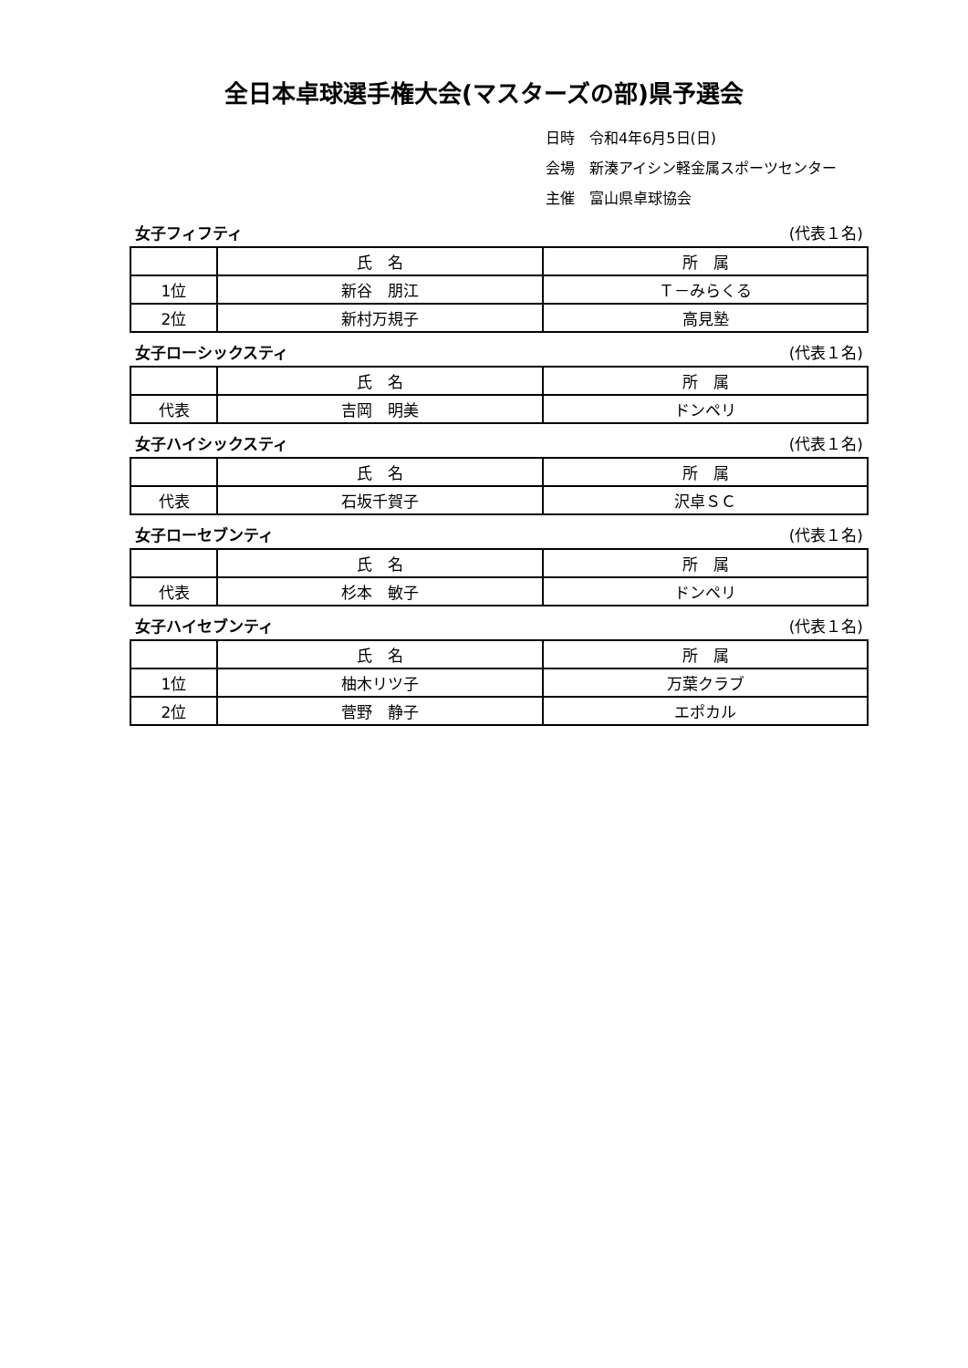全日本卓球選手権大会(マスターズの部)県予選会
日時　令和4年6月5日(日)
会場　新湊アイシン軽金属スポーツセンター
主催　富山県卓球協会
女子フィフティ (代表１名)
| | 氏 名 | 所 属 |
| 1位 | 新谷 朋江 | Ｔ－みらくる |
| 2位 | 新村万規子 | 高見塾 |
女子ローシックスティ (代表１名)
| | 氏 名 | 所 属 |
| 代表 | 吉岡 明美 | ドンペリ |
女子ハイシックスティ (代表１名)
| | 氏 名 | 所 属 |
| 代表 | 石坂千賀子 | 沢卓ＳＣ |
女子ローセブンティ (代表１名)
| | 氏 名 | 所 属 |
| 代表 | 杉本 敏子 | ドンペリ |
女子ハイセブンティ (代表１名)
| | 氏 名 | 所 属 |
| 1位 | 柚木リツ子 | 万葉クラブ |
| 2位 | 菅野 静子 | エポカル |